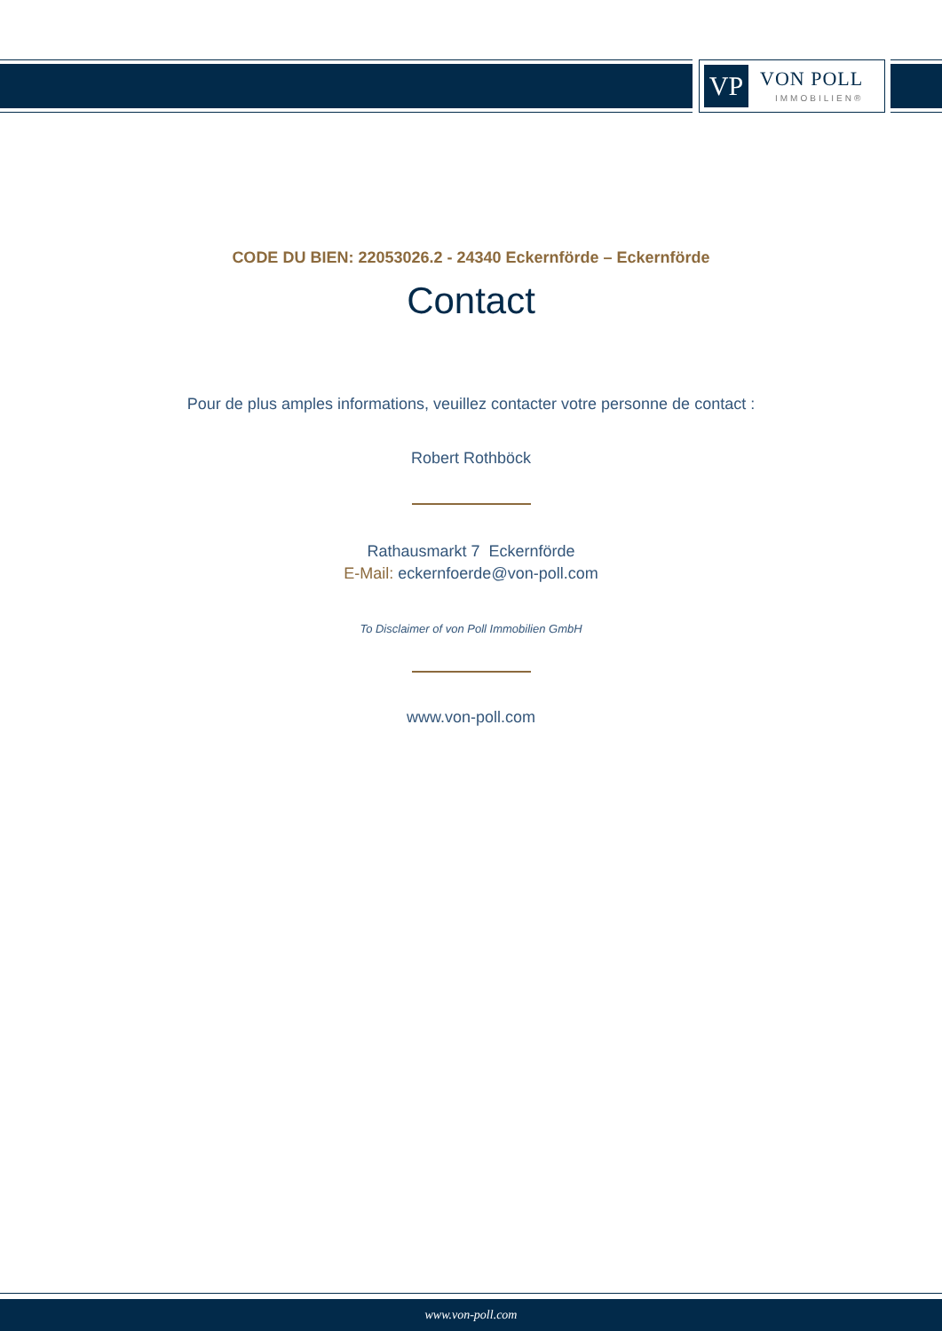VP VON POLL
IMMOBILIEN®
CODE DU BIEN: 22053026.2 - 24340 Eckernförde – Eckernförde
Contact
Pour de plus amples informations, veuillez contacter votre personne de contact :
Robert Rothböck
Rathausmarkt 7 Eckernförde
E-Mail: eckernfoerde@von-poll.com
To Disclaimer of von Poll Immobilien GmbH
www.von-poll.com
www.von-poll.com